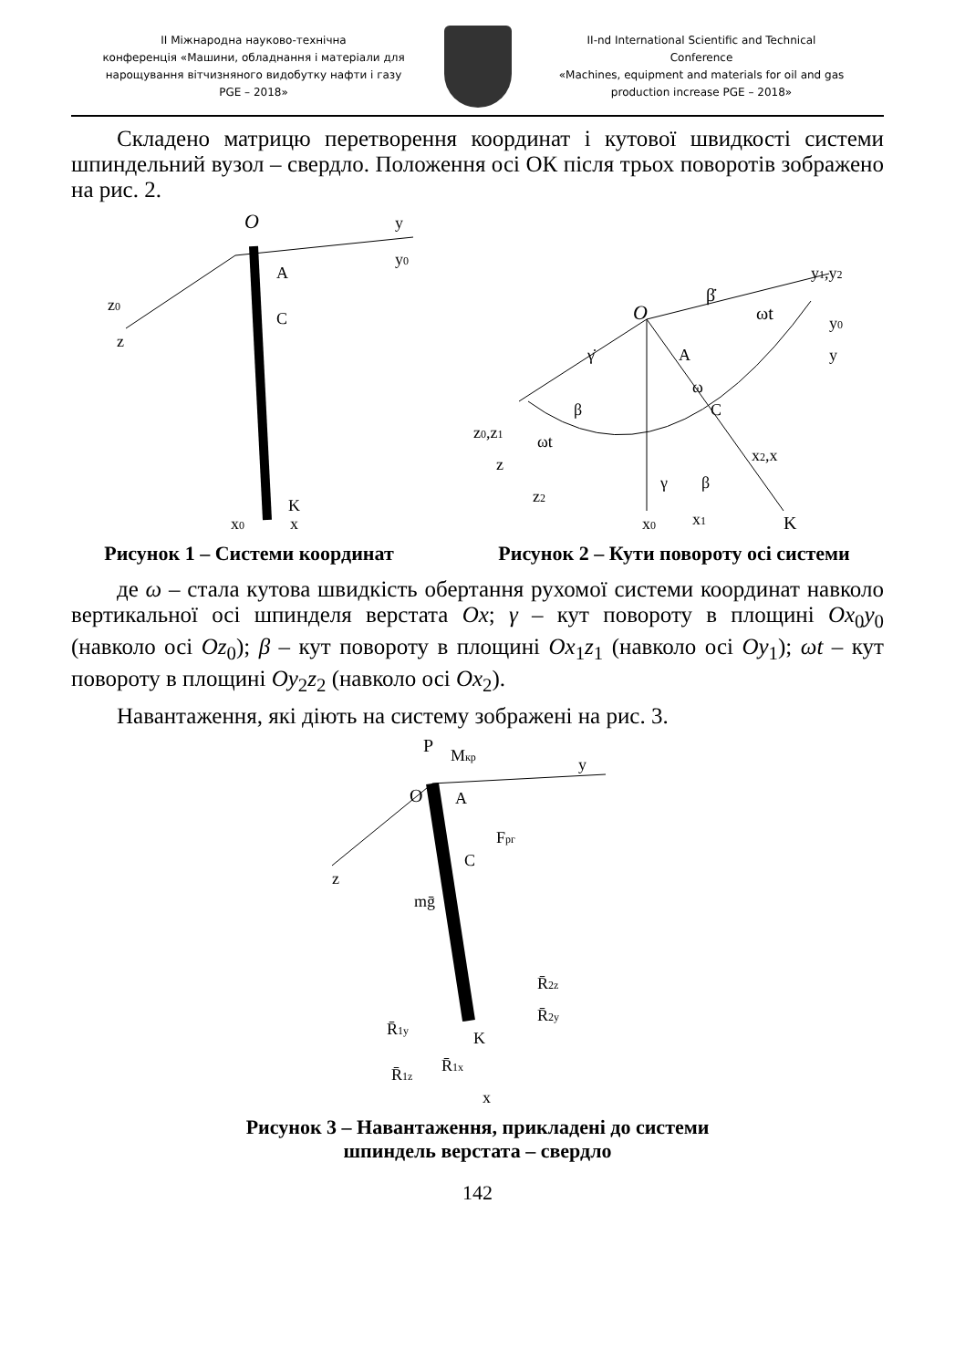II Міжнародна науково-технічна
конференція «Машини, обладнання і матеріали для
нарощування вітчизняного видобутку нафти і газу
PGE – 2018»
II-nd International Scientific and Technical
Conference
«Machines, equipment and materials for oil and gas
production increase PGE – 2018»
Складено матрицю перетворення координат і кутової швидкості системи шпиндельний вузол – свердло. Положення осі ОК після трьох поворотів зображено на рис. 2.
O
y
y0
z0
z
A
C
K
x0
x
Рисунок 1 – Системи координат
O
β̇
ωt
y1,y2
y0
y
γ̇
A
ω
C
β
ωt
z0,z1
z
z2
γ
β
x2,x
x0
x1
K
Рисунок 2 – Кути повороту осі системи
де ω – стала кутова швидкість обертання рухомої системи координат навколо вертикальної осі шпинделя верстата Ox; γ – кут повороту в площині Ox<sub>0</sub>y<sub>0</sub> (навколо осі Oz<sub>0</sub>); β – кут повороту в площині Ox<sub>1</sub>z<sub>1</sub> (навколо осі Oy<sub>1</sub>); ωt – кут повороту в площині Oy<sub>2</sub>z<sub>2</sub> (навколо осі Ox<sub>2</sub>).
Навантаження, які діють на систему зображені на рис. 3.
P
Mкр
y
O
A
Fрг
C
z
mḡ
R̄2z
R̄2y
R̄1y
K
R̄1x
R̄1z
x
Рисунок 3 – Навантаження, прикладені до системи
шпиндель верстата – свердло
142